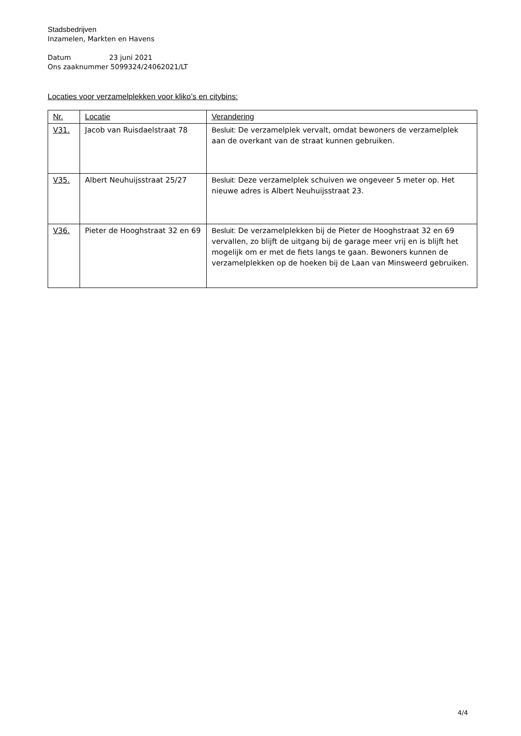Stadsbedrijven
Inzamelen, Markten en Havens
Datum 23 juni 2021
Ons zaaknummer 5099324/24062021/LT
Locaties voor verzamelplekken voor kliko’s en citybins:
| Nr. | Locatie | Verandering |
| --- | --- | --- |
| V31. | Jacob van Ruisdaelstraat 78 | Besluit: De verzamelplek vervalt, omdat bewoners de verzamelplek aan de overkant van de straat kunnen gebruiken. |
| V35. | Albert Neuhuijsstraat 25/27 | Besluit: Deze verzamelplek schuiven we ongeveer 5 meter op. Het nieuwe adres is Albert Neuhuijsstraat 23. |
| V36. | Pieter de Hooghstraat 32 en 69 | Besluit: De verzamelplekken bij de Pieter de Hooghstraat 32 en 69 vervallen, zo blijft de uitgang bij de garage meer vrij en is blijft het mogelijk om er met de fiets langs te gaan. Bewoners kunnen de verzamelplekken op de hoeken bij de Laan van Minsweerd gebruiken. |
4/4